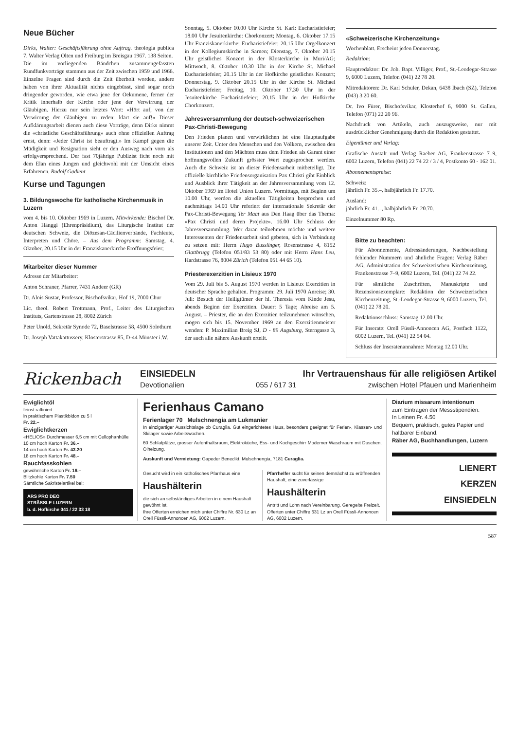Neue Bücher
Dirks, Walter: Geschäftsführung ohne Auftrag. theologia publica 7. Walter Verlag Olten und Freiburg im Breisgau 1967. 138 Seiten.
Die im vorliegenden Bändchen zusammengefassten Rundfunkvorträge stammen aus der Zeit zwischen 1959 und 1966. Einzelne Fragen sind durch die Zeit überholt worden, andere haben von ihrer Aktualität nichts eingebüsst, sind sogar noch dringender geworden, wie etwa jene der Oekumene, ferner der Kritik innerhalb der Kirche oder jene der Verwirrung der Gläubigen. Hierzu nur sein letztes Wort: «Hört auf, von der Verwirrung der Gläubigen zu reden: klärt sie auf!» Dieser Aufklärungsarbeit dienen auch diese Vorträge, denn Dirks nimmt die «christliche Geschäftsführung» auch ohne offiziellen Auftrag ernst, denn: «Jeder Christ ist beauftragt.» Im Kampf gegen die Müdigkeit und Resignation sieht er den Ausweg nach vorn als erfolgversprechend. Der fast 70jährige Publizist ficht noch mit dem Elan eines Jungen und gleichwohl mit der Umsicht eines Erfahrenen. Rudolf Gadient
Kurse und Tagungen
3. Bildungswoche für katholische Kirchenmusik in Luzern
vom 4. bis 10. Oktober 1969 in Luzern. Mitwirkende: Bischof Dr. Anton Hänggi (Ehrenpräsidium), das Liturgische Institut der deutschen Schweiz, die Diözesan-Cäcilienverbände, Fachleute, Interpreten und Chöre. – Aus dem Programm: Samstag, 4. Oktober, 20.15 Uhr in der Franziskanerkirche Eröffnungsfeier;
Mitarbeiter dieser Nummer
Adresse der Mitarbeiter:
Anton Schraner, Pfarrer, 7431 Andeer (GR)
Dr. Alois Sustar, Professor, Bischofsvikar, Hof 19, 7000 Chur
Lic. theol. Robert Trottmann, Prof., Leiter des Liturgischen Instituts, Gartenstrasse 28, 8002 Zürich
Peter Unold, Sekretär Synode 72, Baselstrasse 58, 4500 Solothurn
Dr. Joseph Vattakattussery, Klosterstrasse 85, D-44 Münster i.W.
Sonntag, 5. Oktober 10.00 Uhr Kirche St. Karl: Eucharistiefeier; 18.00 Uhr Jesuitenkirche: Chorkonzert; Montag, 6. Oktober 17.15 Uhr Franziskanerkirche: Eucharistiefeier; 20.15 Uhr Orgelkonzert in der Kollegiumskirche in Sarnen; Dienstag, 7. Oktober 20.15 Uhr geistliches Konzert in der Klosterkirche in Muri/AG; Mittwoch, 8. Oktober 10.30 Uhr in der Kirche St. Michael Eucharistiefeier; 20.15 Uhr in der Hofkirche geistliches Konzert; Donnerstag, 9. Oktober 20.15 Uhr in der Kirche St. Michael Eucharistiefeier; Freitag, 10. Oktober 17.30 Uhr in der Jesuitenkirche Eucharistiefeier; 20.15 Uhr in der Hofkirche Chorkonzert.
Jahresversammlung der deutsch-schweizerischen Pax-Christi-Bewegung
Den Frieden planen und verwirklichen ist eine Hauptaufgabe unserer Zeit. Unter den Menschen und den Völkern, zwischen den Institutionen und den Mächten muss dem Frieden als Garant einer hoffnungsvollen Zukunft grösster Wert zugesprochen werden. Auch die Schweiz ist an dieser Friedensarbeit mitbeteiligt. Die offizielle kirchliche Friedensorganisation Pax Christi gibt Einblick und Ausblick ihrer Tätigkeit an der Jahresversammlung vom 12. Oktober 1969 im Hotel Union Luzern. Vormittags, mit Beginn um 10.00 Uhr, werden die aktuellen Tätigkeiten besprochen und nachmittags 14.00 Uhr referiert der internationale Sekretär der Pax-Christi-Bewegung Ter Maat aus Den Haag über das Thema: «Pax Christi und deren Projekte». 16.00 Uhr Schluss der Jahresversammlung. Wer daran teilnehmen möchte und weitere Interessenten der Friedensarbeit sind gebeten, sich in Verbindung zu setzen mit: Herrn Hugo Busslinger, Rosenstrasse 4, 8152 Glattbrugg (Telefon 051/83 53 80) oder mit Herrn Hans Leu, Hardstrasse 76, 8004 Zürich (Telefon 051 44 65 10).
Priesterexerzitien in Lisieux 1970
Vom 29. Juli bis 5. August 1970 werden in Lisieux Exerzitien in deutscher Sprache gehalten. Programm: 29. Juli 1970 Anreise; 30. Juli: Besuch der Heiligtümer der hl. Theresia vom Kinde Jesu, abends Beginn der Exerzitien. Dauer: 5 Tage; Abreise am 5. August. – Priester, die an den Exerzitien teilzunehmen wünschen, mögen sich bis 15. November 1969 an den Exerzitienmeister wenden: P. Maximilian Breig SJ, D - 89 Augsburg, Sterngasse 3, der auch alle nähere Auskunft erteilt.
«Schweizerische Kirchenzeitung»
Wochenblatt. Erscheint jeden Donnerstag.
Redaktion:
Hauptredaktor: Dr. Joh. Bapt. Villiger, Prof., St.-Leodegar-Strasse 9, 6000 Luzern, Telefon (041) 22 78 20.
Mitredaktoren: Dr. Karl Schuler, Dekan, 6438 Ibach (SZ), Telefon (043) 3 20 60.
Dr. Ivo Fürer, Bischofsvikar, Klosterhof 6, 9000 St. Gallen, Telefon (071) 22 20 96.
Nachdruck von Artikeln, auch auszugsweise, nur mit ausdrücklicher Genehmigung durch die Redaktion gestattet.
Eigentümer und Verlag:
Grafische Anstalt und Verlag Raeber AG, Frankenstrasse 7–9, 6002 Luzern, Telefon (041) 22 74 22 / 3 / 4, Postkonto 60 - 162 01.
Abonnementspreise:
Schweiz:
jährlich Fr. 35.–, halbjährlich Fr. 17.70.
Ausland:
jährlich Fr. 41.–, halbjährlich Fr. 20.70.
Einzelnummer 80 Rp.
Bitte zu beachten:
Für Abonnemente, Adressänderungen, Nachbestellung fehlender Nummern und ähnliche Fragen: Verlag Räber AG, Administration der Schweizerischen Kirchenzeitung, Frankenstrasse 7–9, 6002 Luzern, Tel. (041) 22 74 22.
Für sämtliche Zuschriften, Manuskripte und Rezensionsexemplare: Redaktion der Schweizerischen Kirchenzeitung, St.-Leodegar-Strasse 9, 6000 Luzern, Tel. (041) 22 78 20.
Redaktionsschluss: Samstag 12.00 Uhr.
Für Inserate: Orell Füssli-Annoncen AG, Postfach 1122, 6002 Luzern, Tel. (041) 22 54 04.
Schluss der Inseratenannahme: Montag 12.00 Uhr.
Rickenbach
EINSIEDELN Ihr Vertrauenshaus für alle religiösen Artikel
Devotionalien 055 / 617 31 zwischen Hotel Pfauen und Marienheim
Ewiglichtöl
feinst raffiniert
in praktischem Plastikbidon zu 5 l
Fr. 22.–
Ewiglichtkerzen
«HELIOS» Durchmesser 6,5 cm mit Cellophanhülle
10 cm hoch Karton Fr. 36.–
14 cm hoch Karton Fr. 43.20
18 cm hoch Karton Fr. 48.–
Rauchfasskohlen
gewöhnliche Karton Fr. 16.–
Blitzkohle Karton Fr. 7.50
Sämtliche Sakristeiartikel bei:
ARS PRO DEO
STRÄSSLE LUZERN
b. d. Hofkirche 041 / 22 33 18
Ferienhaus Camano
Ferienlager 70 Mulschnengia am Lukmanier
In einzigartiger Aussichtslage ob Curaglia. Gut eingerichtetes Haus, besonders geeignet für Ferien-, Klassen- und Skilager sowie Arbeitswochen.
60 Schlafplätze, grosser Aufenthaltsraum, Elektroküche, Ess- und Kochgeschirr Moderner Waschraum mit Duschen, Ölheizung.
Auskunft und Vermietung: Gapeder Benedikt, Mulschnengia, 7181 Curaglia.
Gesucht wird in ein katholisches Pfarrhaus eine
Haushälterin
die sich an selbständiges Arbeiten in einem Haushalt gewöhnt ist.
Ihre Offerten erreichen mich unter Chiffre Nr. 630 Lz an Orell Füssli-Annoncen AG, 6002 Luzern.
Pfarrhelfer sucht für seinen demnächst zu eröffnenden Haushalt, eine zuverlässige
Haushälterin
Antritt und Lohn nach Vereinbarung. Geregelte Freizeit.
Offerten unter Chiffre 631 Lz an Orell Füssli-Annoncen AG, 6002 Luzern.
Diarium missarum intentionum
zum Eintragen der Messstipendien.
In Leinen Fr. 4.50
Bequem, praktisch, gutes Papier und haltbarer Einband.
Räber AG, Buchhandlungen, Luzern
LIENERT
KERZEN
EINSIEDELN
587